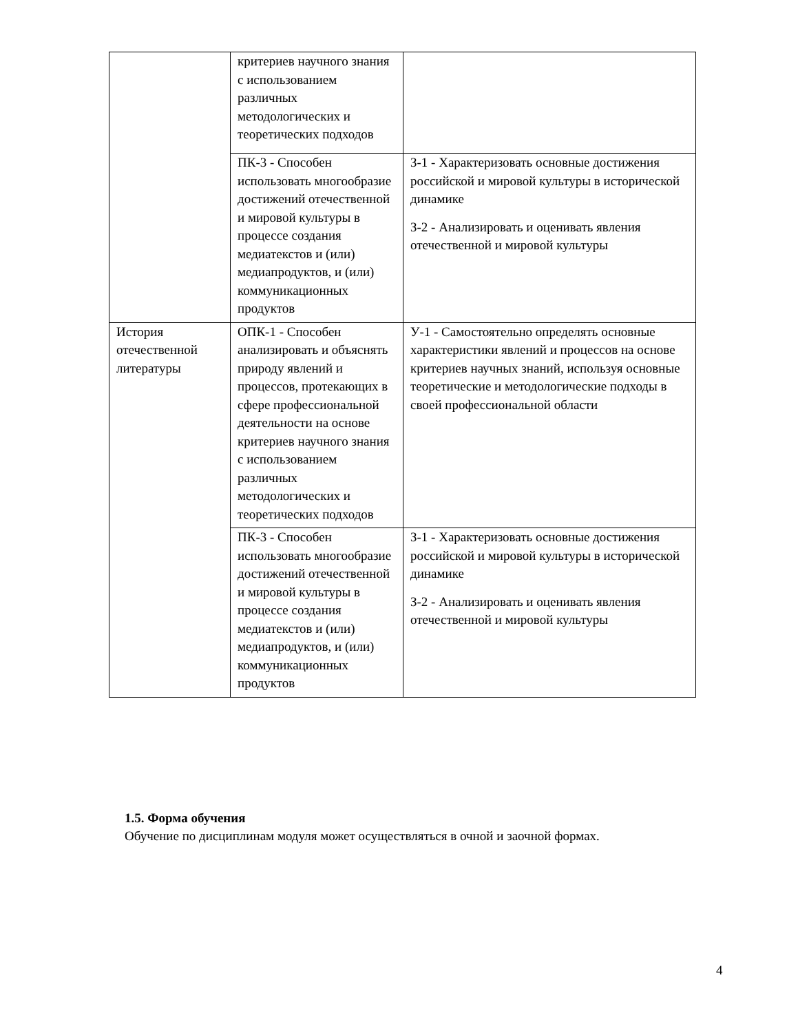| | критериев научного знания с использованием различных методологических и теоретических подходов | |
| | ПК-3 - Способен использовать многообразие достижений отечественной и мировой культуры в процессе создания медиатекстов и (или) медиапродуктов, и (или) коммуникационных продуктов | З-1 - Характеризовать основные достижения российской и мировой культуры в исторической динамике З-2 - Анализировать и оценивать явления отечественной и мировой культуры |
| История отечественной литературы | ОПК-1 - Способен анализировать и объяснять природу явлений и процессов, протекающих в сфере профессиональной деятельности на основе критериев научного знания с использованием различных методологических и теоретических подходов | У-1 - Самостоятельно определять основные характеристики явлений и процессов на основе критериев научных знаний, используя основные теоретические и методологические подходы в своей профессиональной области |
| | ПК-3 - Способен использовать многообразие достижений отечественной и мировой культуры в процессе создания медиатекстов и (или) медиапродуктов, и (или) коммуникационных продуктов | З-1 - Характеризовать основные достижения российской и мировой культуры в исторической динамике З-2 - Анализировать и оценивать явления отечественной и мировой культуры |
1.5. Форма обучения
Обучение по дисциплинам модуля может осуществляться в очной и заочной формах.
4